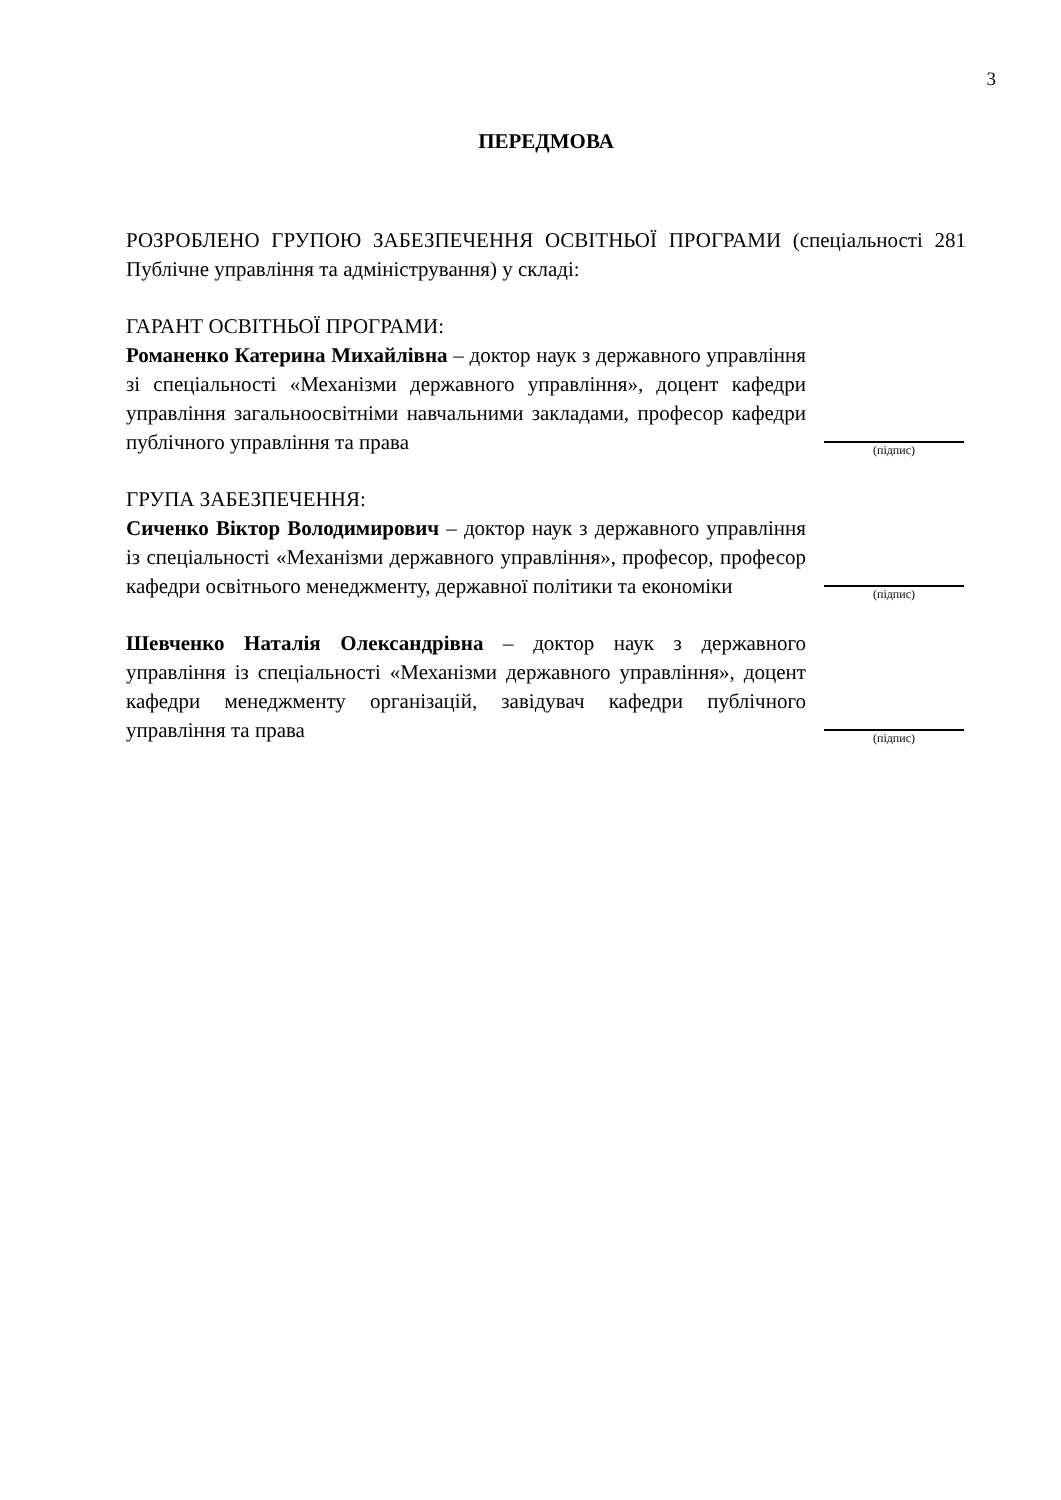3
ПЕРЕДМОВА
РОЗРОБЛЕНО ГРУПОЮ ЗАБЕЗПЕЧЕННЯ ОСВІТНЬОЇ ПРОГРАМИ (спеціальності 281 Публічне управління та адміністрування) у складі:
ГАРАНТ ОСВІТНЬОЇ ПРОГРАМИ:
Романенко Катерина Михайлівна – доктор наук з державного управління зі спеціальності «Механізми державного управління», доцент кафедри управління загальноосвітніми навчальними закладами, професор кафедри публічного управління та права
(підпис)
ГРУПА ЗАБЕЗПЕЧЕННЯ:
Сиченко Віктор Володимирович – доктор наук з державного управління із спеціальності «Механізми державного управління», професор, професор кафедри освітнього менеджменту, державної політики та економіки
(підпис)
Шевченко Наталія Олександрівна – доктор наук з державного управління із спеціальності «Механізми державного управління», доцент кафедри менеджменту організацій, завідувач кафедри публічного управління та права
(підпис)